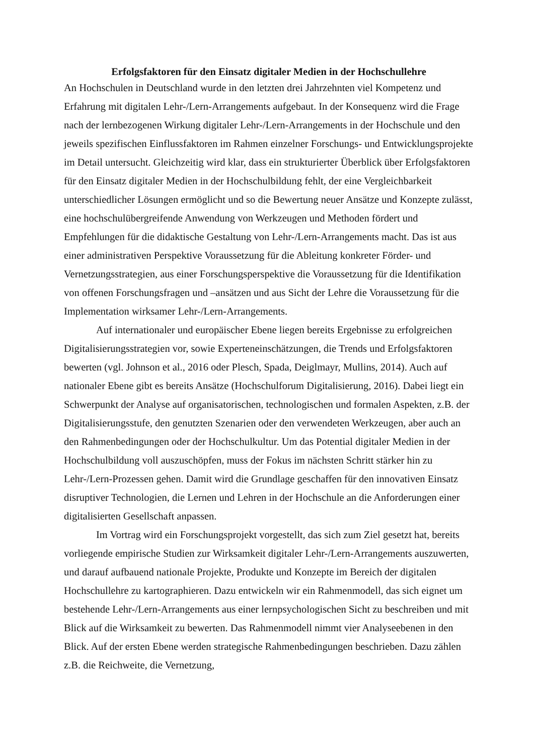Erfolgsfaktoren für den Einsatz digitaler Medien in der Hochschullehre
An Hochschulen in Deutschland wurde in den letzten drei Jahrzehnten viel Kompetenz und Erfahrung mit digitalen Lehr-/Lern-Arrangements aufgebaut. In der Konsequenz wird die Frage nach der lernbezogenen Wirkung digitaler Lehr-/Lern-Arrangements in der Hochschule und den jeweils spezifischen Einflussfaktoren im Rahmen einzelner Forschungs- und Entwicklungsprojekte im Detail untersucht. Gleichzeitig wird klar, dass ein strukturierter Überblick über Erfolgsfaktoren für den Einsatz digitaler Medien in der Hochschulbildung fehlt, der eine Vergleichbarkeit unterschiedlicher Lösungen ermöglicht und so die Bewertung neuer Ansätze und Konzepte zulässt, eine hochschulübergreifende Anwendung von Werkzeugen und Methoden fördert und Empfehlungen für die didaktische Gestaltung von Lehr-/Lern-Arrangements macht. Das ist aus einer administrativen Perspektive Voraussetzung für die Ableitung konkreter Förder- und Vernetzungsstrategien, aus einer Forschungsperspektive die Voraussetzung für die Identifikation von offenen Forschungsfragen und –ansätzen und aus Sicht der Lehre die Voraussetzung für die Implementation wirksamer Lehr-/Lern-Arrangements.
Auf internationaler und europäischer Ebene liegen bereits Ergebnisse zu erfolgreichen Digitalisierungsstrategien vor, sowie Experteneinschätzungen, die Trends und Erfolgsfaktoren bewerten (vgl. Johnson et al., 2016 oder Plesch, Spada, Deiglmayr, Mullins, 2014). Auch auf nationaler Ebene gibt es bereits Ansätze (Hochschulforum Digitalisierung, 2016). Dabei liegt ein Schwerpunkt der Analyse auf organisatorischen, technologischen und formalen Aspekten, z.B. der Digitalisierungsstufe, den genutzten Szenarien oder den verwendeten Werkzeugen, aber auch an den Rahmenbedingungen oder der Hochschulkultur. Um das Potential digitaler Medien in der Hochschulbildung voll auszuschöpfen, muss der Fokus im nächsten Schritt stärker hin zu Lehr-/Lern-Prozessen gehen. Damit wird die Grundlage geschaffen für den innovativen Einsatz disruptiver Technologien, die Lernen und Lehren in der Hochschule an die Anforderungen einer digitalisierten Gesellschaft anpassen.
Im Vortrag wird ein Forschungsprojekt vorgestellt, das sich zum Ziel gesetzt hat, bereits vorliegende empirische Studien zur Wirksamkeit digitaler Lehr-/Lern-Arrangements auszuwerten, und darauf aufbauend nationale Projekte, Produkte und Konzepte im Bereich der digitalen Hochschullehre zu kartographieren. Dazu entwickeln wir ein Rahmenmodell, das sich eignet um bestehende Lehr-/Lern-Arrangements aus einer lernpsychologischen Sicht zu beschreiben und mit Blick auf die Wirksamkeit zu bewerten. Das Rahmenmodell nimmt vier Analyseebenen in den Blick. Auf der ersten Ebene werden strategische Rahmenbedingungen beschrieben. Dazu zählen z.B. die Reichweite, die Vernetzung,